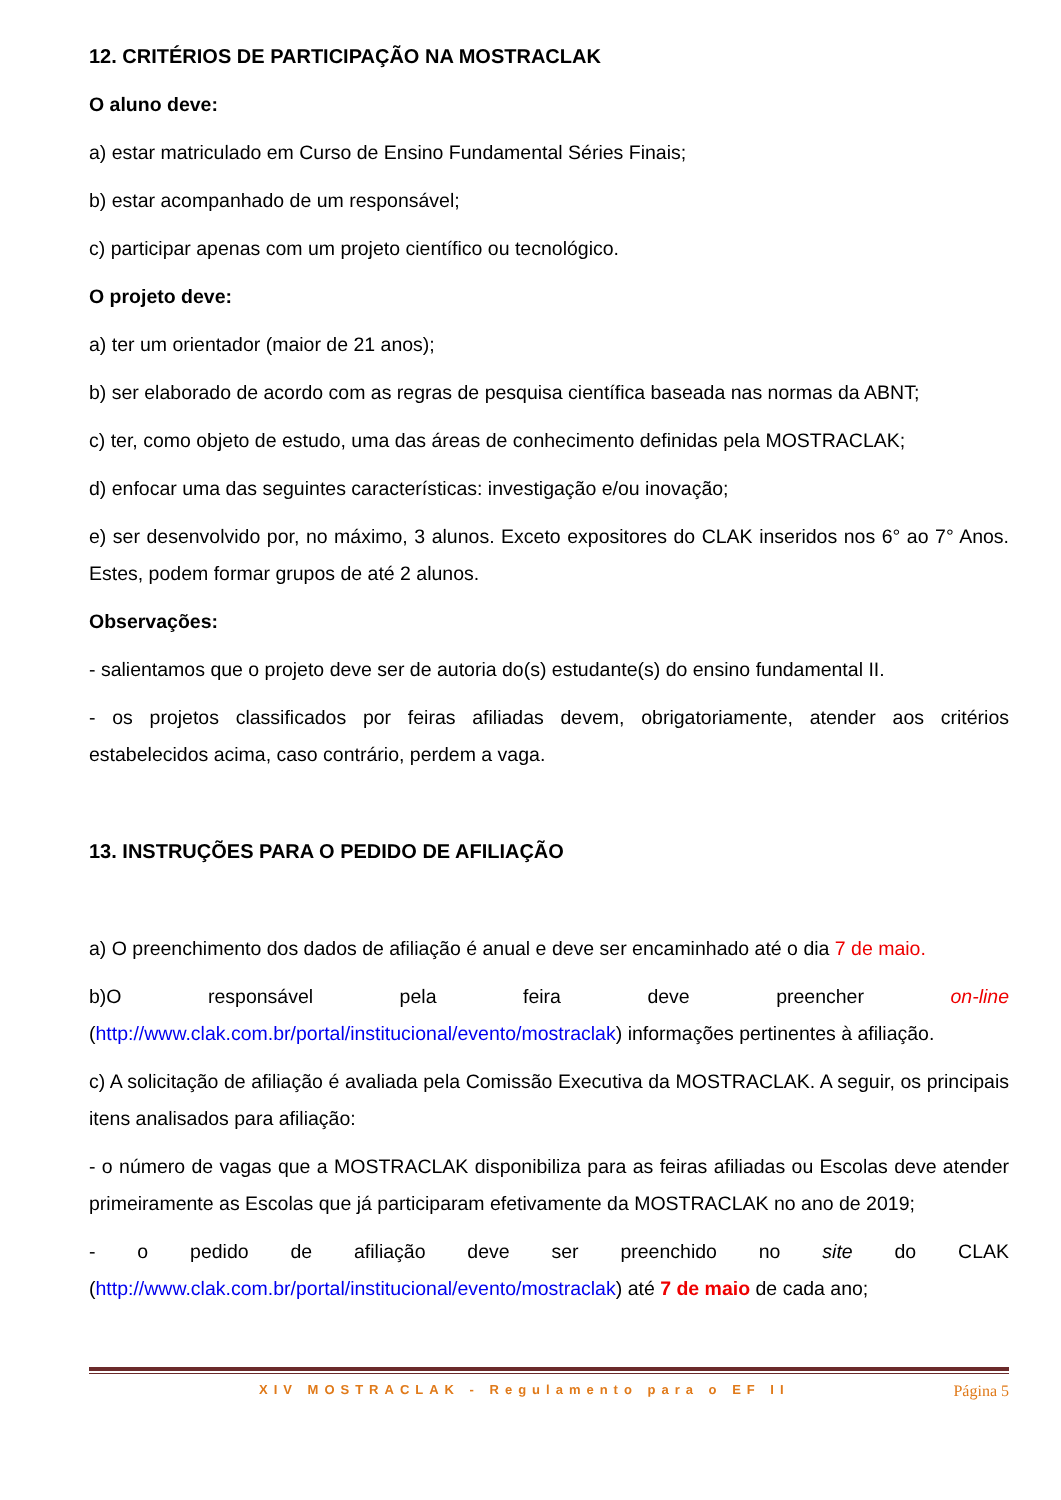12. CRITÉRIOS DE PARTICIPAÇÃO NA MOSTRACLAK
O aluno deve:
a) estar matriculado em Curso de Ensino Fundamental Séries Finais;
b) estar acompanhado de um responsável;
c) participar apenas com um projeto científico ou tecnológico.
O projeto deve:
a) ter um orientador (maior de 21 anos);
b) ser elaborado de acordo com as regras de pesquisa científica baseada nas normas da ABNT;
c) ter, como objeto de estudo, uma das áreas de conhecimento definidas pela MOSTRACLAK;
d) enfocar uma das seguintes características: investigação e/ou inovação;
e) ser desenvolvido por, no máximo, 3 alunos. Exceto expositores do CLAK inseridos nos 6° ao 7° Anos. Estes, podem formar grupos de até 2 alunos.
Observações:
- salientamos que o projeto deve ser de autoria do(s) estudante(s) do ensino fundamental II.
- os projetos classificados por feiras afiliadas devem, obrigatoriamente, atender aos critérios estabelecidos acima, caso contrário, perdem a vaga.
13. INSTRUÇÕES PARA O PEDIDO DE AFILIAÇÃO
a) O preenchimento dos dados de afiliação é anual e deve ser encaminhado até o dia 7 de maio.
b)O responsável pela feira deve preencher on-line (http://www.clak.com.br/portal/institucional/evento/mostraclak) informações pertinentes à afiliação.
c) A solicitação de afiliação é avaliada pela Comissão Executiva da MOSTRACLAK. A seguir, os principais itens analisados para afiliação:
- o número de vagas que a MOSTRACLAK disponibiliza para as feiras afiliadas ou Escolas deve atender primeiramente as Escolas que já participaram efetivamente da MOSTRACLAK no ano de 2019;
- o pedido de afiliação deve ser preenchido no site do CLAK (http://www.clak.com.br/portal/institucional/evento/mostraclak) até 7 de maio de cada ano;
XIV MOSTRACLAK - Regulamento para o EF II Página 5